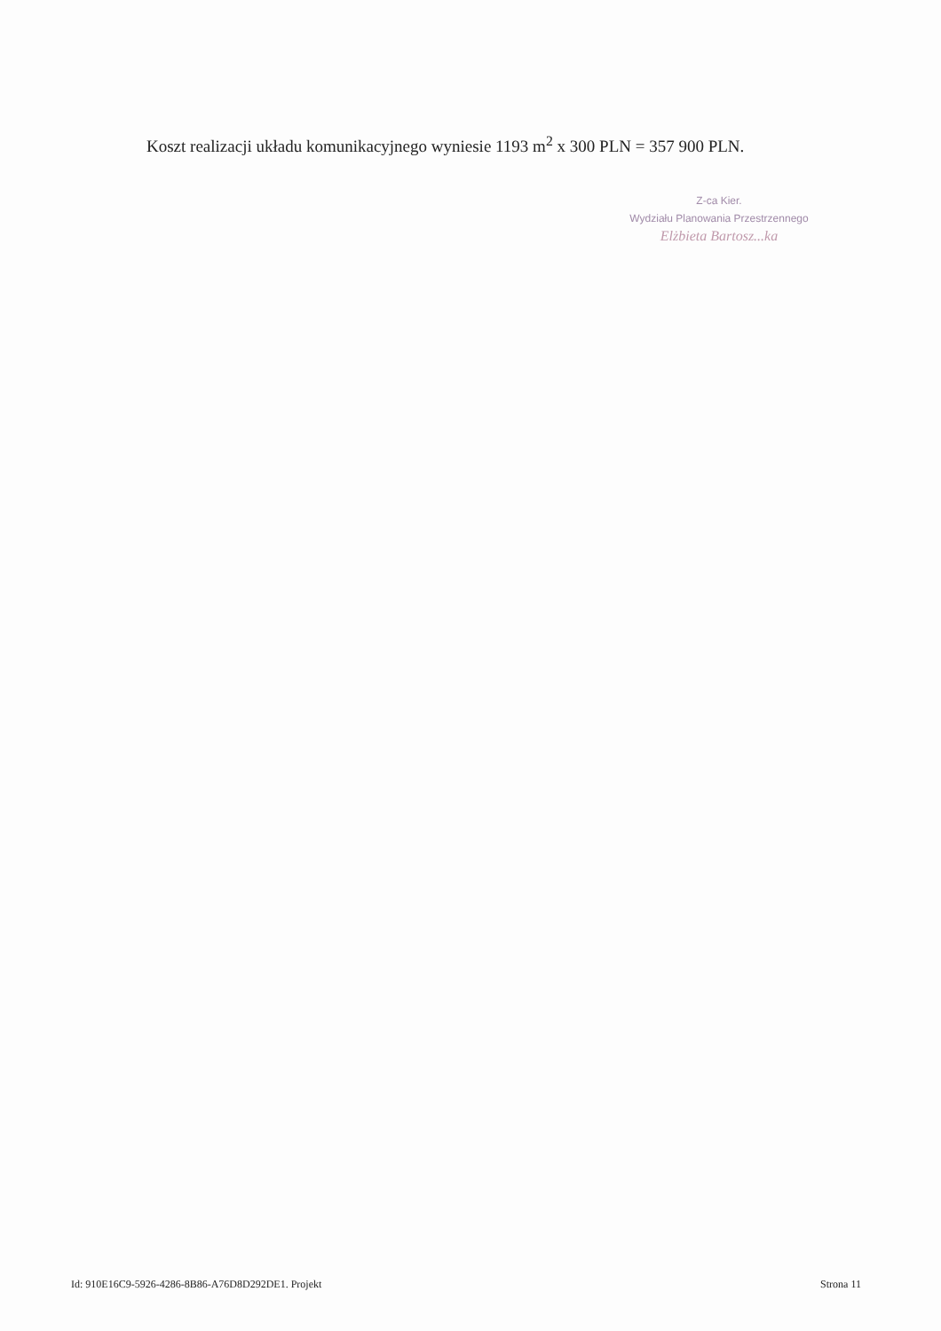Koszt realizacji układu komunikacyjnego wyniesie 1193 m<sup>2</sup> x 300 PLN = 357 900 PLN.
Z-ca Kier.
Wydziału Planowania Przestrzennego
Elżbieta Bartosz...ka
Id: 910E16C9-5926-4286-8B86-A76D8D292DE1. Projekt Strona 11